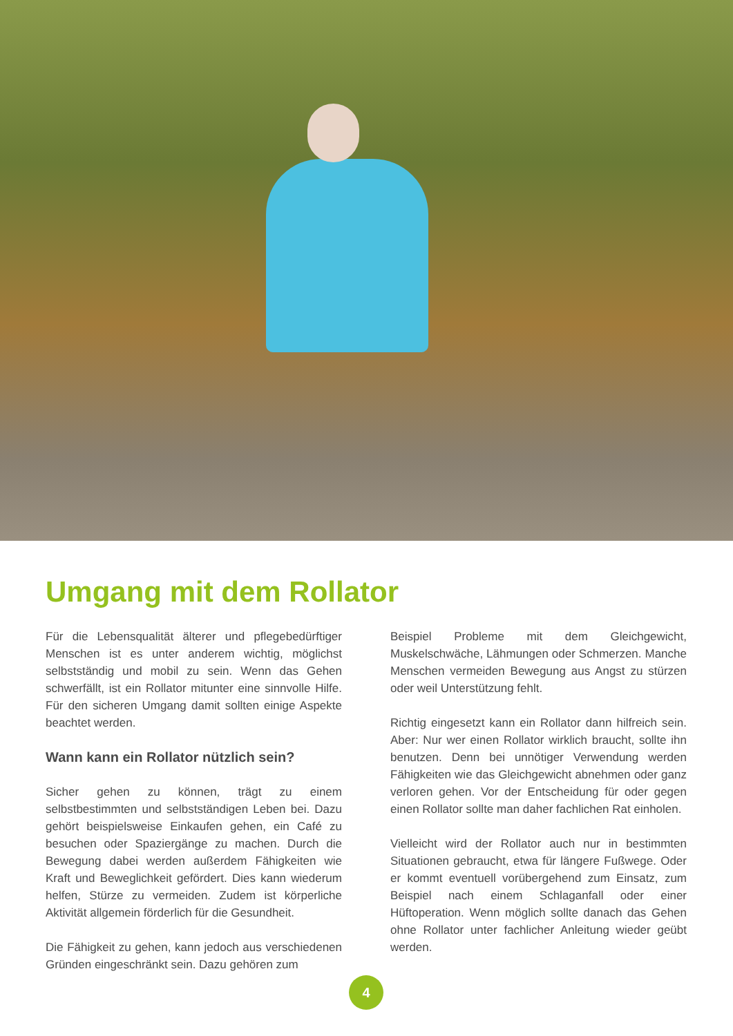Umgang mit dem Rollator
Für die Lebensqualität älterer und pflegebedürftiger Menschen ist es unter anderem wichtig, möglichst selbstständig und mobil zu sein. Wenn das Gehen schwerfällt, ist ein Rollator mitunter eine sinnvolle Hilfe. Für den sicheren Umgang damit sollten einige Aspekte beachtet werden.
Wann kann ein Rollator nützlich sein?
Sicher gehen zu können, trägt zu einem selbstbestimmten und selbstständigen Leben bei. Dazu gehört beispielsweise Einkaufen gehen, ein Café zu besuchen oder Spaziergänge zu machen. Durch die Bewegung dabei werden außerdem Fähigkeiten wie Kraft und Beweglichkeit gefördert. Dies kann wiederum helfen, Stürze zu vermeiden. Zudem ist körperliche Aktivität allgemein förderlich für die Gesundheit.
Die Fähigkeit zu gehen, kann jedoch aus verschiedenen Gründen eingeschränkt sein. Dazu gehören zum
Beispiel Probleme mit dem Gleichgewicht, Muskelschwäche, Lähmungen oder Schmerzen. Manche Menschen vermeiden Bewegung aus Angst zu stürzen oder weil Unterstützung fehlt.
Richtig eingesetzt kann ein Rollator dann hilfreich sein. Aber: Nur wer einen Rollator wirklich braucht, sollte ihn benutzen. Denn bei unnötiger Verwendung werden Fähigkeiten wie das Gleichgewicht abnehmen oder ganz verloren gehen. Vor der Entscheidung für oder gegen einen Rollator sollte man daher fachlichen Rat einholen.
Vielleicht wird der Rollator auch nur in bestimmten Situationen gebraucht, etwa für längere Fußwege. Oder er kommt eventuell vorübergehend zum Einsatz, zum Beispiel nach einem Schlaganfall oder einer Hüftoperation. Wenn möglich sollte danach das Gehen ohne Rollator unter fachlicher Anleitung wieder geübt werden.
4